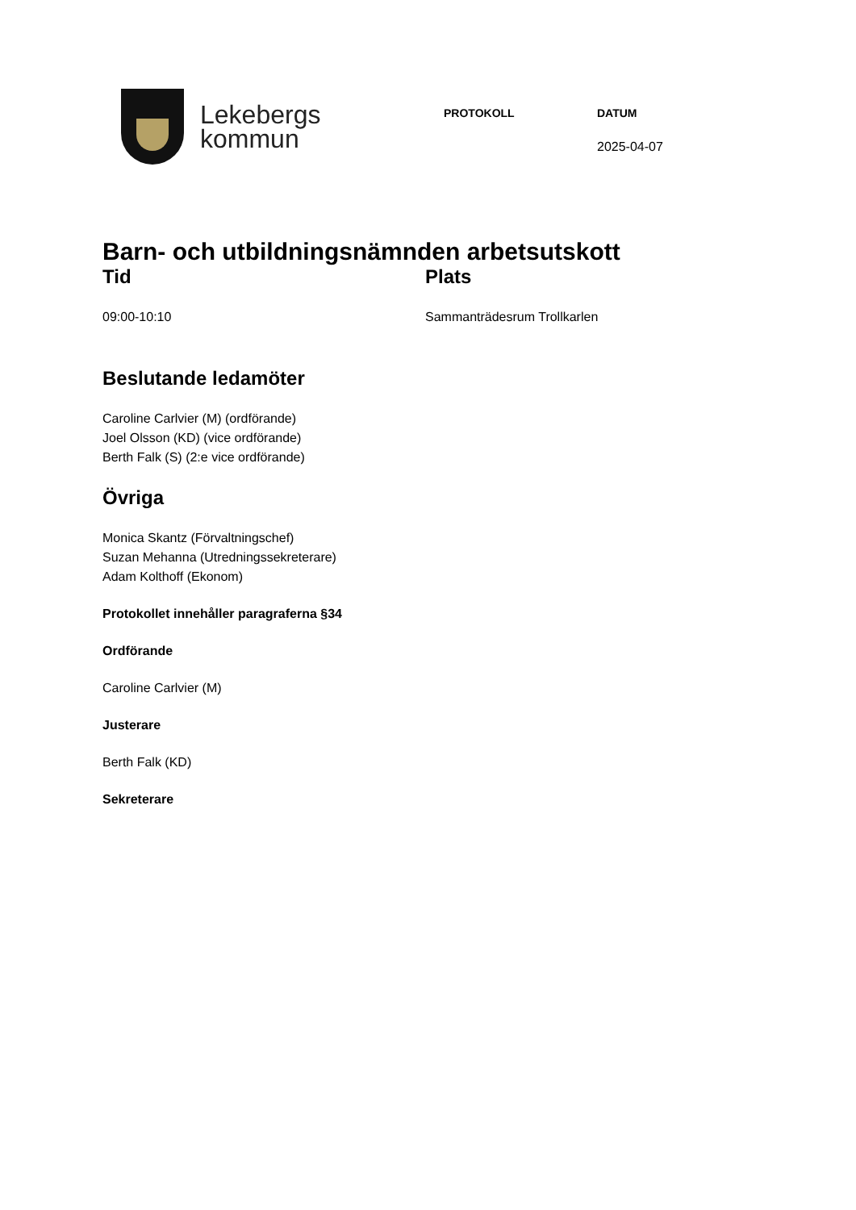Lekebergs
kommun
PROTOKOLL DATUM
2025-04-07
Barn- och utbildningsnämnden arbetsutskott
Tid
09:00-10:10
Plats
Sammanträdesrum Trollkarlen
Beslutande ledamöter
Caroline Carlvier (M) (ordförande)
Joel Olsson (KD) (vice ordförande)
Berth Falk (S) (2:e vice ordförande)
Övriga
Monica Skantz (Förvaltningschef)
Suzan Mehanna (Utredningssekreterare)
Adam Kolthoff (Ekonom)
Protokollet innehåller paragraferna §34
Ordförande
Caroline Carlvier (M)
Justerare
Berth Falk (KD)
Sekreterare